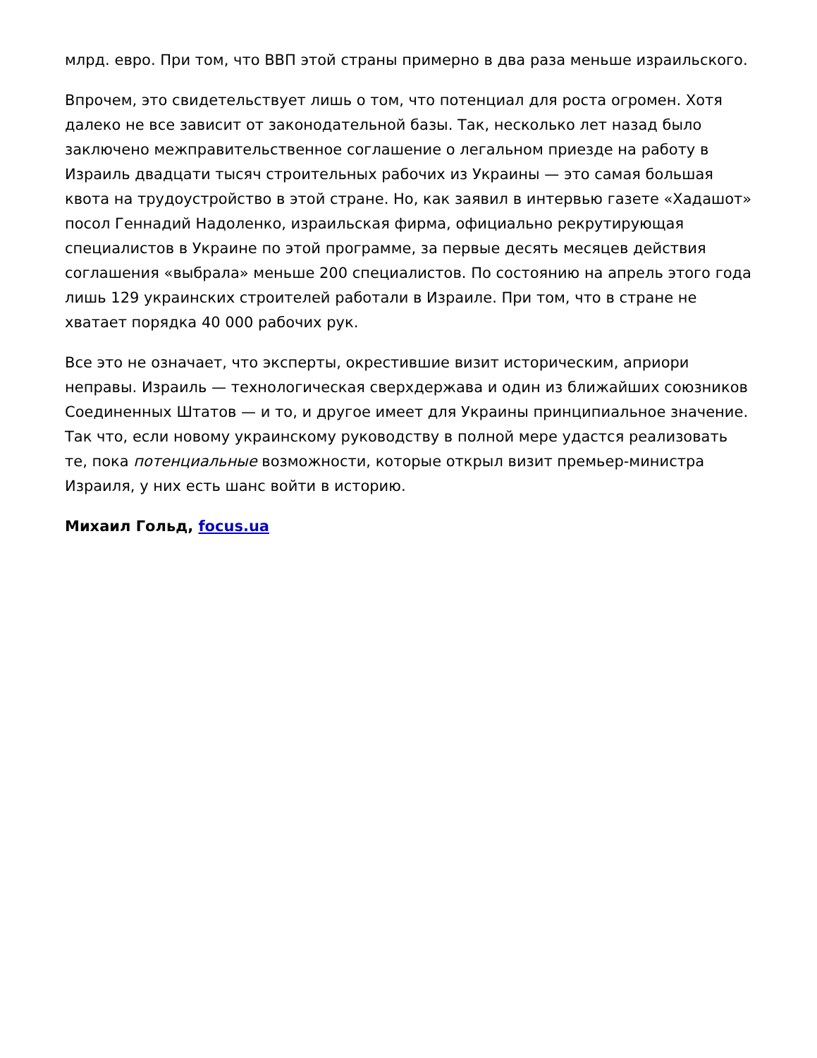млрд. евро. При том, что ВВП этой страны примерно в два раза меньше израильского.
Впрочем, это свидетельствует лишь о том, что потенциал для роста огромен. Хотя далеко не все зависит от законодательной базы. Так, несколько лет назад было заключено межправительственное соглашение о легальном приезде на работу в Израиль двадцати тысяч строительных рабочих из Украины — это самая большая квота на трудоустройство в этой стране. Но, как заявил в интервью газете «Хадашот» посол Геннадий Надоленко, израильская фирма, официально рекрутирующая специалистов в Украине по этой программе, за первые десять месяцев действия соглашения «выбрала» меньше 200 специалистов. По состоянию на апрель этого года лишь 129 украинских строителей работали в Израиле. При том, что в стране не хватает порядка 40 000 рабочих рук.
Все это не означает, что эксперты, окрестившие визит историческим, априори неправы. Израиль — технологическая сверхдержава и один из ближайших союзников Соединенных Штатов — и то, и другое имеет для Украины принципиальное значение. Так что, если новому украинскому руководству в полной мере удастся реализовать те, пока потенциальные возможности, которые открыл визит премьер-министра Израиля, у них есть шанс войти в историю.
Михаил Гольд, focus.ua